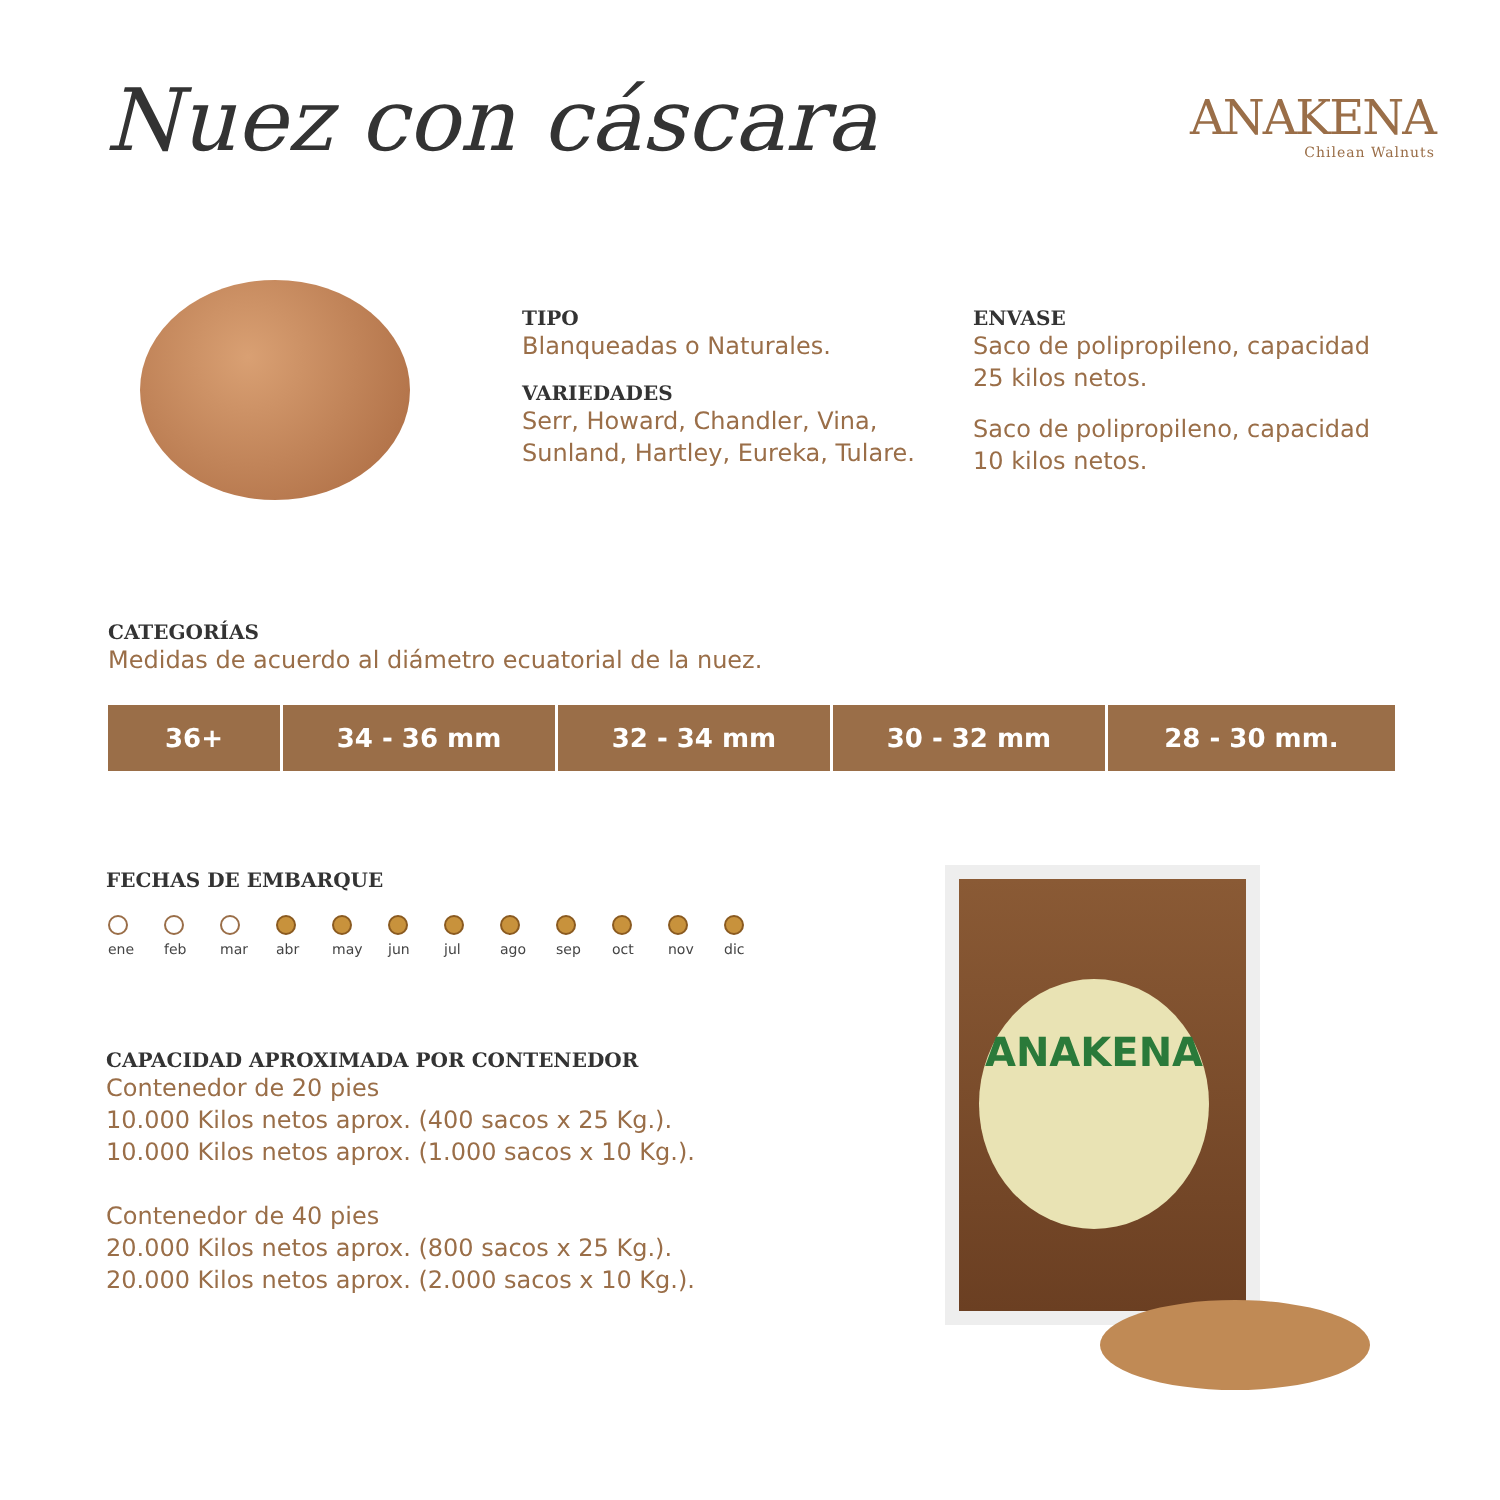Nuez con cáscara ANAKENA
Chilean Walnuts
TIPO
Blanqueadas o Naturales.
VARIEDADES
Serr, Howard, Chandler, Vina,
Sunland, Hartley, Eureka, Tulare.
ENVASE
Saco de polipropileno, capacidad
25 kilos netos.
Saco de polipropileno, capacidad
10 kilos netos.
CATEGORÍAS
Medidas de acuerdo al diámetro ecuatorial de la nuez.
| 36+ | 34 - 36 mm | 32 - 34 mm | 30 - 32 mm | 28 - 30 mm. |
FECHAS DE EMBARQUE
ene feb mar abr may jun jul ago sep oct nov dic
CAPACIDAD APROXIMADA POR CONTENEDOR
Contenedor de 20 pies
10.000 Kilos netos aprox. (400 sacos x 25 Kg.).
10.000 Kilos netos aprox. (1.000 sacos x 10 Kg.).
Contenedor de 40 pies
20.000 Kilos netos aprox. (800 sacos x 25 Kg.).
20.000 Kilos netos aprox. (2.000 sacos x 10 Kg.).
ANAKENA